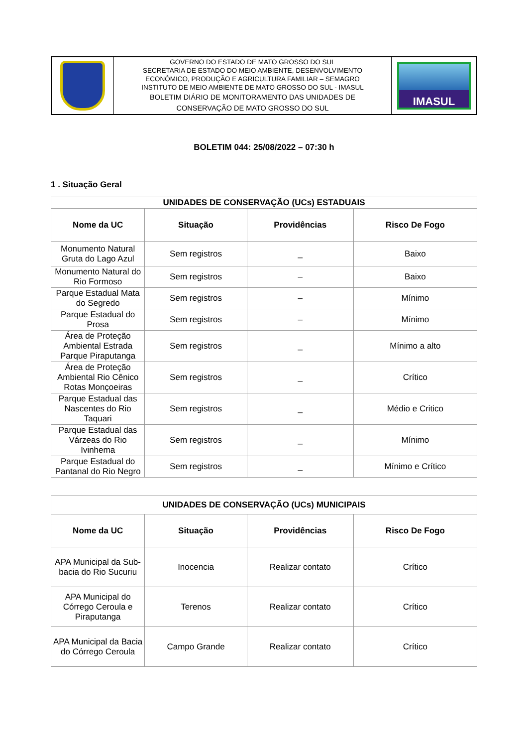| | GOVERNO DO ESTADO DE MATO GROSSO DO SUL SECRETARIA DE ESTADO DO MEIO AMBIENTE, DESENVOLVIMENTO ECONÔMICO, PRODUÇÃO E AGRICULTURA FAMILIAR – SEMAGRO INSTITUTO DE MEIO AMBIENTE DE MATO GROSSO DO SUL - IMASUL BOLETIM DIÁRIO DE MONITORAMENTO DAS UNIDADES DE CONSERVAÇÃO DE MATO GROSSO DO SUL | IMASUL |
BOLETIM 044: 25/08/2022 – 07:30 h
1 . Situação Geral
| UNIDADES DE CONSERVAÇÃO (UCs) ESTADUAIS | | | |
| --- | --- | --- | --- |
| Nome da UC | Situação | Providências | Risco De Fogo |
| Monumento Natural Gruta do Lago Azul | Sem registros | _ | Baixo |
| Monumento Natural do Rio Formoso | Sem registros | – | Baixo |
| Parque Estadual Mata do Segredo | Sem registros | – | Mínimo |
| Parque Estadual do Prosa | Sem registros | – | Mínimo |
| Área de Proteção Ambiental Estrada Parque Piraputanga | Sem registros | _ | Mínimo a alto |
| Área de Proteção Ambiental Rio Cênico Rotas Monçoeiras | Sem registros | _ | Crítico |
| Parque Estadual das Nascentes do Rio Taquari | Sem registros | _ | Médio e Critico |
| Parque Estadual das Várzeas do Rio Ivinhema | Sem registros | _ | Mínimo |
| Parque Estadual do Pantanal do Rio Negro | Sem registros | _ | Mínimo e Crítico |
| UNIDADES DE CONSERVAÇÃO (UCs) MUNICIPAIS | | | |
| --- | --- | --- | --- |
| Nome da UC | Situação | Providências | Risco De Fogo |
| APA Municipal da Sub-bacia do Rio Sucuriu | Inocencia | Realizar contato | Crítico |
| APA Municipal do Córrego Ceroula e Piraputanga | Terenos | Realizar contato | Crítico |
| APA Municipal da Bacia do Córrego Ceroula | Campo Grande | Realizar contato | Crítico |